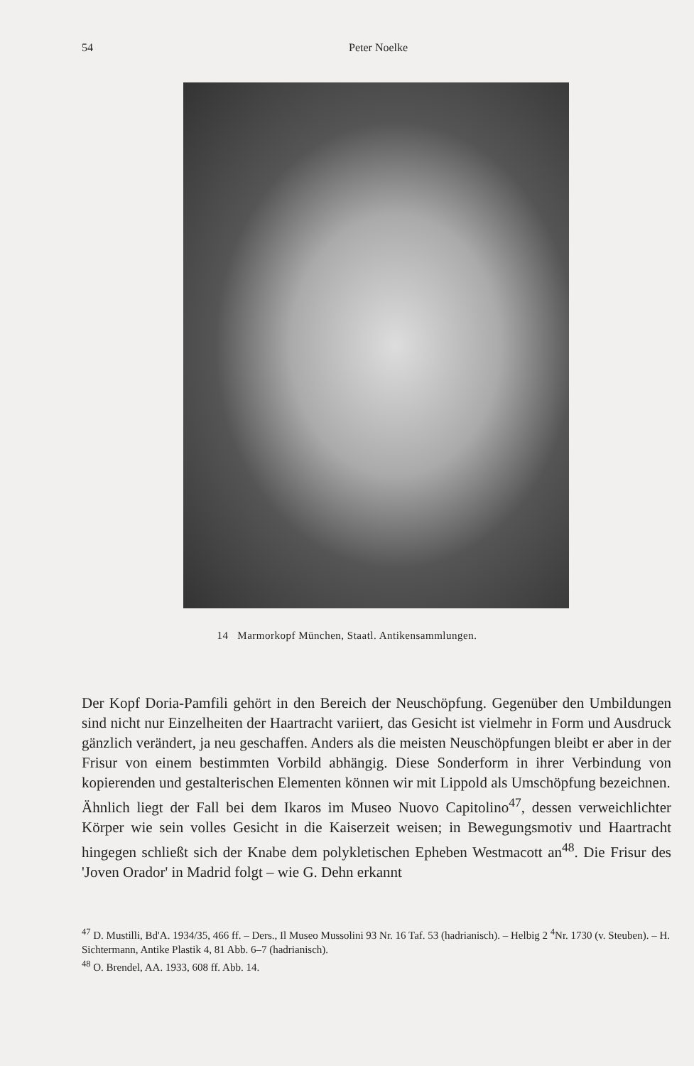54 Peter Noelke
14 Marmorkopf München, Staatl. Antikensammlungen.
Der Kopf Doria-Pamfili gehört in den Bereich der Neuschöpfung. Gegenüber den Umbildungen sind nicht nur Einzelheiten der Haartracht variiert, das Gesicht ist vielmehr in Form und Ausdruck gänzlich verändert, ja neu geschaffen. Anders als die meisten Neuschöpfungen bleibt er aber in der Frisur von einem bestimmten Vorbild abhängig. Diese Sonderform in ihrer Verbindung von kopierenden und gestalterischen Elementen können wir mit Lippold als Umschöpfung bezeichnen.
Ähnlich liegt der Fall bei dem Ikaros im Museo Nuovo Capitolino<sup>47</sup>, dessen verweichlichter Körper wie sein volles Gesicht in die Kaiserzeit weisen; in Bewegungsmotiv und Haartracht hingegen schließt sich der Knabe dem polykletischen Epheben Westmacott an<sup>48</sup>. Die Frisur des 'Joven Orador' in Madrid folgt – wie G. Dehn erkannt
<sup>47</sup> D. Mustilli, Bd'A. 1934/35, 466 ff. – Ders., Il Museo Mussolini 93 Nr. 16 Taf. 53 (hadrianisch). – Helbig 2 <sup>4</sup>Nr. 1730 (v. Steuben). – H. Sichtermann, Antike Plastik 4, 81 Abb. 6–7 (hadrianisch).
<sup>48</sup> O. Brendel, AA. 1933, 608 ff. Abb. 14.